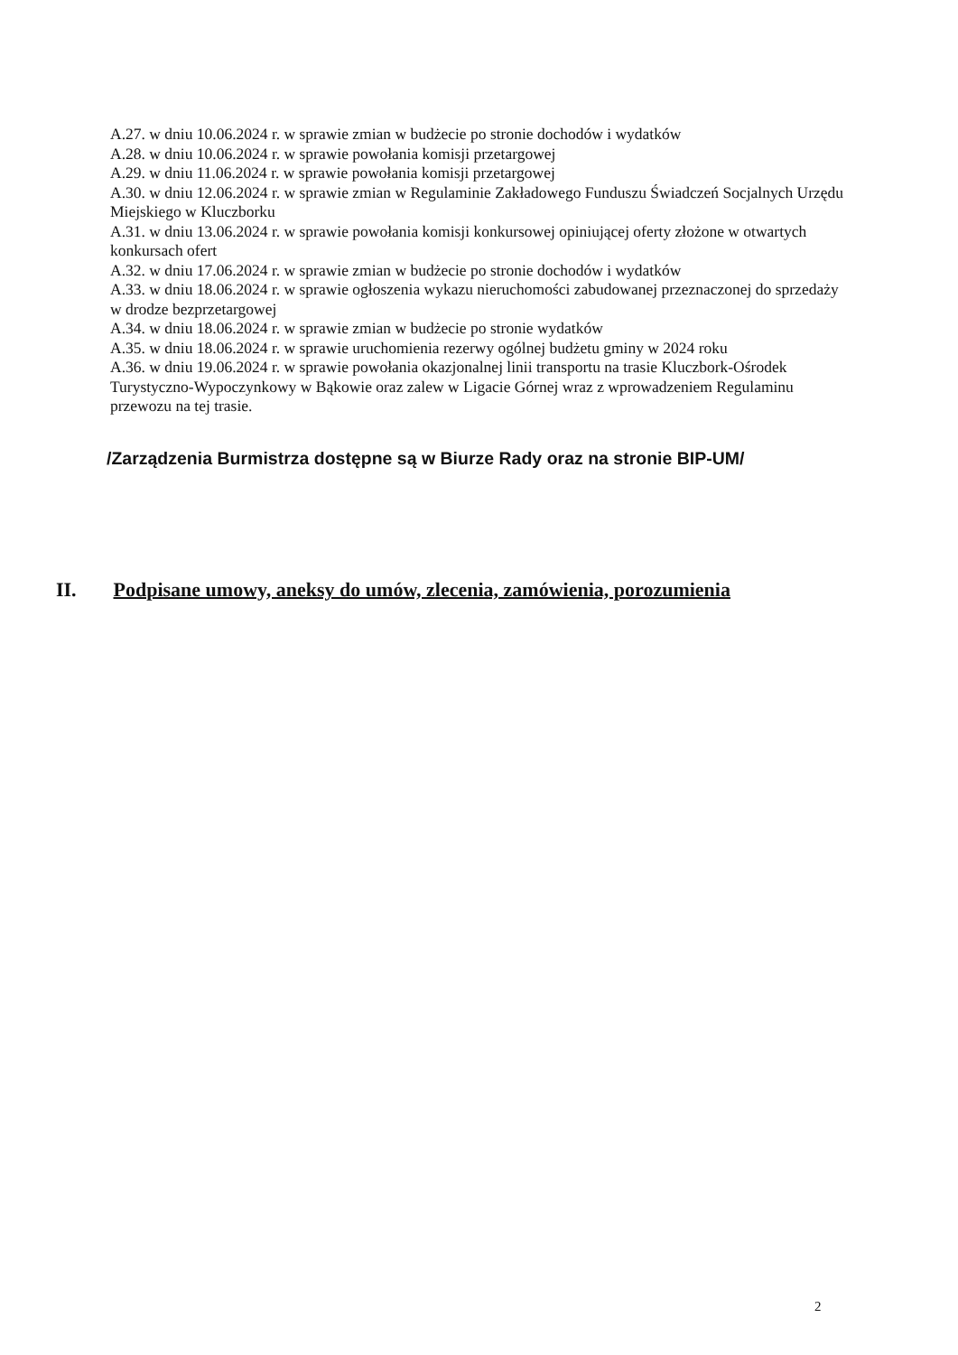A.27. w dniu 10.06.2024 r. w sprawie zmian w budżecie po stronie dochodów i wydatków
A.28. w dniu 10.06.2024 r. w sprawie powołania komisji przetargowej
A.29. w dniu 11.06.2024 r. w sprawie powołania komisji przetargowej
A.30. w dniu 12.06.2024 r. w sprawie zmian w Regulaminie Zakładowego Funduszu Świadczeń Socjalnych Urzędu Miejskiego w Kluczborku
A.31. w dniu 13.06.2024 r. w sprawie powołania komisji konkursowej opiniującej oferty złożone w otwartych konkursach ofert
A.32. w dniu 17.06.2024 r. w sprawie zmian w budżecie po stronie dochodów i wydatków
A.33. w dniu 18.06.2024 r. w sprawie ogłoszenia wykazu nieruchomości zabudowanej przeznaczonej do sprzedaży w drodze bezprzetargowej
A.34. w dniu 18.06.2024 r. w sprawie zmian w budżecie po stronie wydatków
A.35. w dniu 18.06.2024 r. w sprawie uruchomienia rezerwy ogólnej budżetu gminy w 2024 roku
A.36. w dniu 19.06.2024 r. w sprawie powołania okazjonalnej linii transportu na trasie Kluczbork-Ośrodek Turystyczno-Wypoczynkowy w Bąkowie oraz zalew w Ligacie Górnej wraz z wprowadzeniem Regulaminu przewozu na tej trasie.
/Zarządzenia Burmistrza dostępne są w Biurze Rady oraz na stronie BIP-UM/
II. Podpisane umowy, aneksy do umów, zlecenia, zamówienia, porozumienia
2